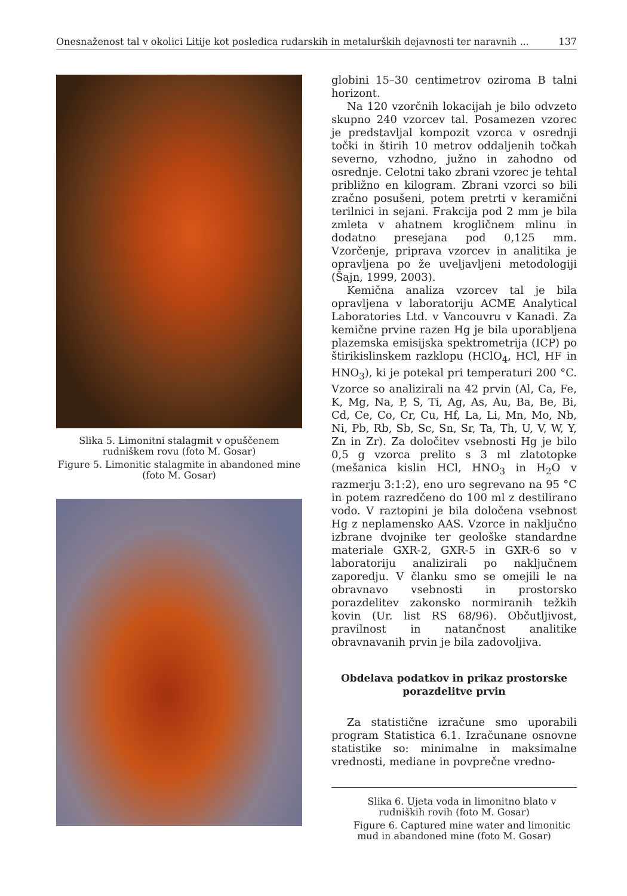Onesnaženost tal v okolici Litije kot posledica rudarskih in metalurških dejavnosti ter naravnih ... 137
Slika 5. Limonitni stalagmit v opuščenem rudniškem rovu (foto M. Gosar)
Figure 5. Limonitic stalagmite in abandoned mine (foto M. Gosar)
globini 15–30 centimetrov oziroma B talni horizont.
Na 120 vzorčnih lokacijah je bilo odvzeto skupno 240 vzorcev tal. Posamezen vzorec je predstavljal kompozit vzorca v osrednji točki in štirih 10 metrov oddaljenih točkah severno, vzhodno, južno in zahodno od osrednje. Celotni tako zbrani vzorec je tehtal približno en kilogram. Zbrani vzorci so bili zračno posušeni, potem pretrti v keramični terilnici in sejani. Frakcija pod 2 mm je bila zmleta v ahatnem krogličnem mlinu in dodatno presejana pod 0,125 mm. Vzorčenje, priprava vzorcev in analitika je opravljena po že uveljavljeni metodologiji (Šajn, 1999, 2003).
Kemična analiza vzorcev tal je bila opravljena v laboratoriju ACME Analytical Laboratories Ltd. v Vancouvru v Kanadi. Za kemične prvine razen Hg je bila uporabljena plazemska emisijska spektrometrija (ICP) po štirikislinskem razklopu (HClO<sub>4</sub>, HCl, HF in HNO<sub>3</sub>), ki je potekal pri temperaturi 200 °C. Vzorce so analizirali na 42 prvin (Al, Ca, Fe, K, Mg, Na, P, S, Ti, Ag, As, Au, Ba, Be, Bi, Cd, Ce, Co, Cr, Cu, Hf, La, Li, Mn, Mo, Nb, Ni, Pb, Rb, Sb, Sc, Sn, Sr, Ta, Th, U, V, W, Y, Zn in Zr). Za določitev vsebnosti Hg je bilo 0,5 g vzorca prelito s 3 ml zlatotopke (mešanica kislin HCl, HNO<sub>3</sub> in H<sub>2</sub>O v razmerju 3:1:2), eno uro segrevano na 95 °C in potem razredčeno do 100 ml z destilirano vodo. V raztopini je bila določena vsebnost Hg z neplamensko AAS. Vzorce in naključno izbrane dvojnike ter geološke standardne materiale GXR-2, GXR-5 in GXR-6 so v laboratoriju analizirali po naključnem zaporedju. V članku smo se omejili le na obravnavo vsebnosti in prostorsko porazdelitev zakonsko normiranih težkih kovin (Ur. list RS 68/96). Občutljivost, pravilnost in natančnost analitike obravnavanih prvin je bila zadovoljiva.
Obdelava podatkov in prikaz prostorske porazdelitve prvin
Za statistične izračune smo uporabili program Statistica 6.1. Izračunane osnovne statistike so: minimalne in maksimalne vrednosti, mediane in povprečne vredno-
Slika 6. Ujeta voda in limonitno blato v rudniških rovih (foto M. Gosar)
Figure 6. Captured mine water and limonitic mud in abandoned mine (foto M. Gosar)